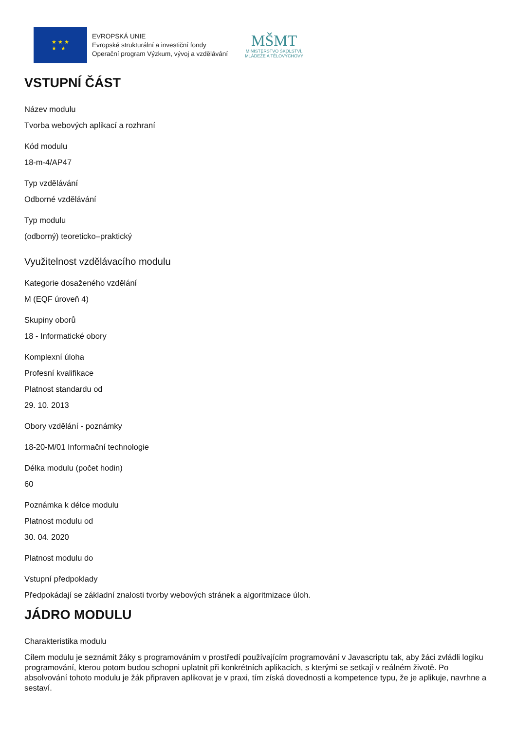★ ★ ★
★ ★
EVROPSKÁ UNIE
Evropské strukturální a investiční fondy
Operační program Výzkum, vývoj a vzdělávání
MŠMT
MINISTERSTVO ŠKOLSTVÍ,
MLÁDEŽE A TĚLOVÝCHOVY
VSTUPNÍ ČÁST
Název modulu
Tvorba webových aplikací a rozhraní
Kód modulu
18-m-4/AP47
Typ vzdělávání
Odborné vzdělávání
Typ modulu
(odborný) teoreticko–praktický
Využitelnost vzdělávacího modulu
Kategorie dosaženého vzdělání
M (EQF úroveň 4)
Skupiny oborů
18 - Informatické obory
Komplexní úloha
Profesní kvalifikace
Platnost standardu od
29. 10. 2013
Obory vzdělání - poznámky
18-20-M/01 Informační technologie
Délka modulu (počet hodin)
60
Poznámka k délce modulu
Platnost modulu od
30. 04. 2020
Platnost modulu do
Vstupní předpoklady
Předpokádají se základní znalosti tvorby webových stránek a algoritmizace úloh.
JÁDRO MODULU
Charakteristika modulu
Cílem modulu je seznámit žáky s programováním v prostředí používajícím programování v Javascriptu tak, aby žáci zvládli logiku programování, kterou potom budou schopni uplatnit při konkrétních aplikacích, s kterými se setkají v reálném životě. Po absolvování tohoto modulu je žák připraven aplikovat je v praxi, tím získá dovednosti a kompetence typu, že je aplikuje, navrhne a sestaví.